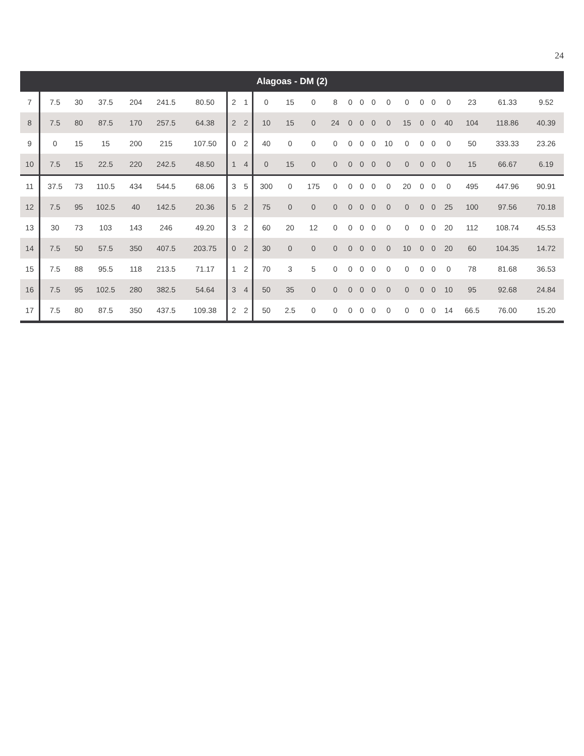24
Alagoas - DM (2)
| 7 | 7.5 | 30 | 37.5 | 204 | 241.5 | 80.50 | 2 | 1 | 0 | 15 | 0 | 8 | 0 | 0 | 0 | 0 | 0 | 0 | 0 | 0 | 23 | 61.33 | 9.52 |
| 8 | 7.5 | 80 | 87.5 | 170 | 257.5 | 64.38 | 2 | 2 | 10 | 15 | 0 | 24 | 0 | 0 | 0 | 0 | 15 | 0 | 0 | 40 | 104 | 118.86 | 40.39 |
| 9 | 0 | 15 | 15 | 200 | 215 | 107.50 | 0 | 2 | 40 | 0 | 0 | 0 | 0 | 0 | 0 | 10 | 0 | 0 | 0 | 0 | 50 | 333.33 | 23.26 |
| 10 | 7.5 | 15 | 22.5 | 220 | 242.5 | 48.50 | 1 | 4 | 0 | 15 | 0 | 0 | 0 | 0 | 0 | 0 | 0 | 0 | 0 | 0 | 15 | 66.67 | 6.19 |
| 11 | 37.5 | 73 | 110.5 | 434 | 544.5 | 68.06 | 3 | 5 | 300 | 0 | 175 | 0 | 0 | 0 | 0 | 0 | 20 | 0 | 0 | 0 | 495 | 447.96 | 90.91 |
| 12 | 7.5 | 95 | 102.5 | 40 | 142.5 | 20.36 | 5 | 2 | 75 | 0 | 0 | 0 | 0 | 0 | 0 | 0 | 0 | 0 | 0 | 25 | 100 | 97.56 | 70.18 |
| 13 | 30 | 73 | 103 | 143 | 246 | 49.20 | 3 | 2 | 60 | 20 | 12 | 0 | 0 | 0 | 0 | 0 | 0 | 0 | 0 | 20 | 112 | 108.74 | 45.53 |
| 14 | 7.5 | 50 | 57.5 | 350 | 407.5 | 203.75 | 0 | 2 | 30 | 0 | 0 | 0 | 0 | 0 | 0 | 0 | 10 | 0 | 0 | 20 | 60 | 104.35 | 14.72 |
| 15 | 7.5 | 88 | 95.5 | 118 | 213.5 | 71.17 | 1 | 2 | 70 | 3 | 5 | 0 | 0 | 0 | 0 | 0 | 0 | 0 | 0 | 0 | 78 | 81.68 | 36.53 |
| 16 | 7.5 | 95 | 102.5 | 280 | 382.5 | 54.64 | 3 | 4 | 50 | 35 | 0 | 0 | 0 | 0 | 0 | 0 | 0 | 0 | 0 | 10 | 95 | 92.68 | 24.84 |
| 17 | 7.5 | 80 | 87.5 | 350 | 437.5 | 109.38 | 2 | 2 | 50 | 2.5 | 0 | 0 | 0 | 0 | 0 | 0 | 0 | 0 | 0 | 14 | 66.5 | 76.00 | 15.20 |